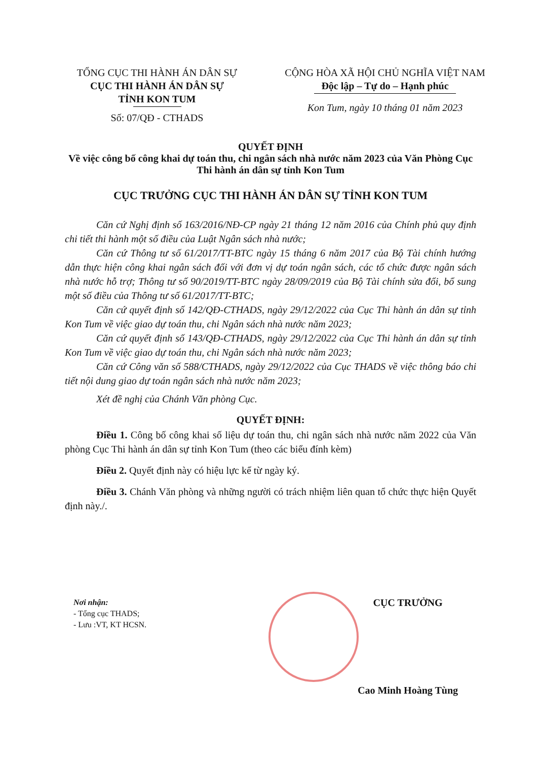TỔNG CỤC THI HÀNH ÁN DÂN SỰ
CỤC THI HÀNH ÁN DÂN SỰ
TỈNH KON TUM
Số: 07/QĐ - CTHADS
CỘNG HÒA XÃ HỘI CHỦ NGHĨA VIỆT NAM
Độc lập – Tự do – Hạnh phúc
Kon Tum, ngày 10 tháng 01 năm 2023
QUYẾT ĐỊNH
Về việc công bố công khai dự toán thu, chi ngân sách nhà nước năm 2023 của Văn Phòng Cục Thi hành án dân sự tỉnh Kon Tum
CỤC TRƯỞNG CỤC THI HÀNH ÁN DÂN SỰ TỈNH KON TUM
Căn cứ Nghị định số 163/2016/NĐ-CP ngày 21 tháng 12 năm 2016 của Chính phủ quy định chi tiết thi hành một số điều của Luật Ngân sách nhà nước;
Căn cứ Thông tư số 61/2017/TT-BTC ngày 15 tháng 6 năm 2017 của Bộ Tài chính hướng dẫn thực hiện công khai ngân sách đối với đơn vị dự toán ngân sách, các tổ chức được ngân sách nhà nước hỗ trợ; Thông tư số 90/2019/TT-BTC ngày 28/09/2019 của Bộ Tài chính sửa đổi, bổ sung một số điều của Thông tư số 61/2017/TT-BTC;
Căn cứ quyết định số 142/QĐ-CTHADS, ngày 29/12/2022 của Cục Thi hành án dân sự tỉnh Kon Tum về việc giao dự toán thu, chi Ngân sách nhà nước năm 2023;
Căn cứ quyết định số 143/QĐ-CTHADS, ngày 29/12/2022 của Cục Thi hành án dân sự tỉnh Kon Tum về việc giao dự toán thu, chi Ngân sách nhà nước năm 2023;
Căn cứ Công văn số 588/CTHADS, ngày 29/12/2022 của Cục THADS về việc thông báo chi tiết nội dung giao dự toán ngân sách nhà nước năm 2023;
Xét đề nghị của Chánh Văn phòng Cục.
QUYẾT ĐỊNH:
Điều 1. Công bố công khai số liệu dự toán thu, chi ngân sách nhà nước năm 2022 của Văn phòng Cục Thi hành án dân sự tỉnh Kon Tum (theo các biểu đính kèm)
Điều 2. Quyết định này có hiệu lực kể từ ngày ký.
Điều 3. Chánh Văn phòng và những người có trách nhiệm liên quan tổ chức thực hiện Quyết định này./.
Nơi nhận:
- Tổng cục THADS;
- Lưu :VT, KT HCSN.
CỤC TRƯỞNG
Cao Minh Hoàng Tùng